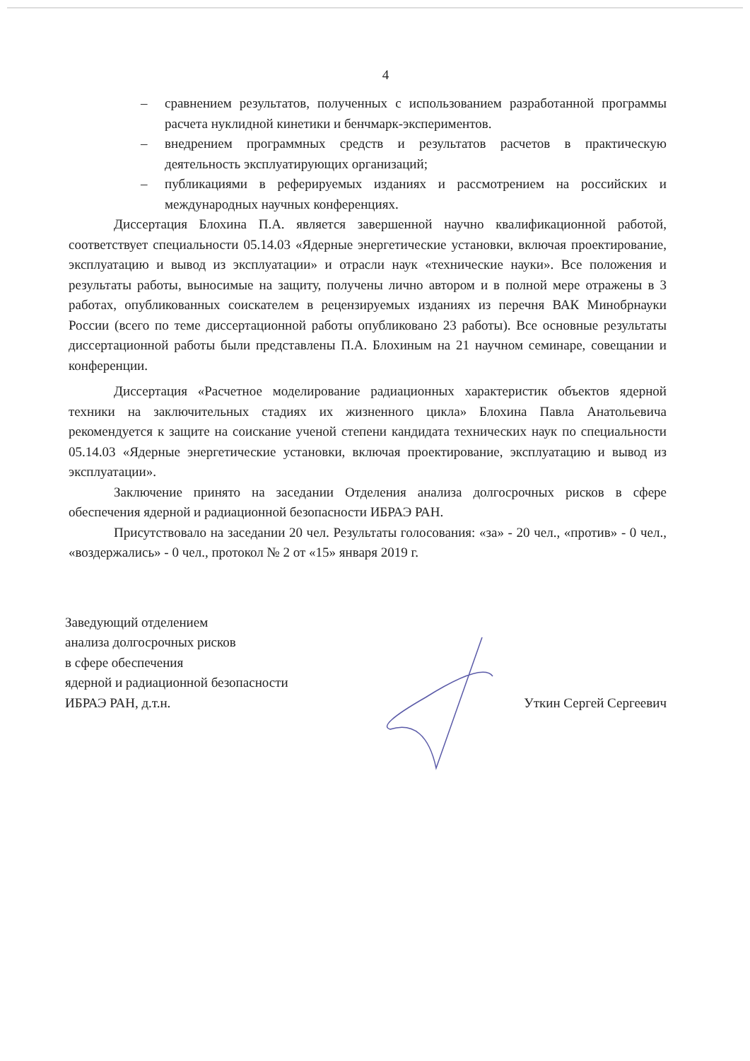4
– сравнением результатов, полученных с использованием разработанной программы расчета нуклидной кинетики и бенчмарк-экспериментов.
– внедрением программных средств и результатов расчетов в практическую деятельность эксплуатирующих организаций;
– публикациями в реферируемых изданиях и рассмотрением на российских и международных научных конференциях.
Диссертация Блохина П.А. является завершенной научно квалификационной работой, соответствует специальности 05.14.03 «Ядерные энергетические установки, включая проектирование, эксплуатацию и вывод из эксплуатации» и отрасли наук «технические науки». Все положения и результаты работы, выносимые на защиту, получены лично автором и в полной мере отражены в 3 работах, опубликованных соискателем в рецензируемых изданиях из перечня ВАК Минобрнауки России (всего по теме диссертационной работы опубликовано 23 работы). Все основные результаты диссертационной работы были представлены П.А. Блохиным на 21 научном семинаре, совещании и конференции.
Диссертация «Расчетное моделирование радиационных характеристик объектов ядерной техники на заключительных стадиях их жизненного цикла» Блохина Павла Анатольевича рекомендуется к защите на соискание ученой степени кандидата технических наук по специальности 05.14.03 «Ядерные энергетические установки, включая проектирование, эксплуатацию и вывод из эксплуатации».
Заключение принято на заседании Отделения анализа долгосрочных рисков в сфере обеспечения ядерной и радиационной безопасности ИБРАЭ РАН.
Присутствовало на заседании 20 чел. Результаты голосования: «за» - 20 чел., «против» - 0 чел., «воздержались» - 0 чел., протокол № 2 от «15» января 2019 г.
Заведующий отделением
анализа долгосрочных рисков
в сфере обеспечения
ядерной и радиационной безопасности
ИБРАЭ РАН, д.т.н.
Уткин Сергей Сергеевич